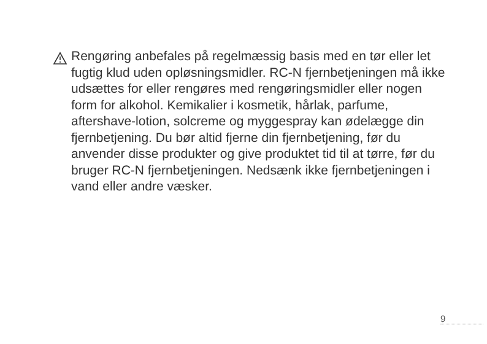Rengøring anbefales på regelmæssig basis med en tør eller let fugtig klud uden opløsningsmidler. RC-N fjernbetjeningen må ikke udsættes for eller rengøres med rengøringsmidler eller nogen form for alkohol. Kemikalier i kosmetik, hårlak, parfume, aftershave-lotion, solcreme og myggespray kan ødelægge din fjernbetjening. Du bør altid fjerne din fjernbetjening, før du anvender disse produkter og give produktet tid til at tørre, før du bruger RC-N fjernbetjeningen. Nedsænk ikke fjernbetjeningen i vand eller andre væsker.
9